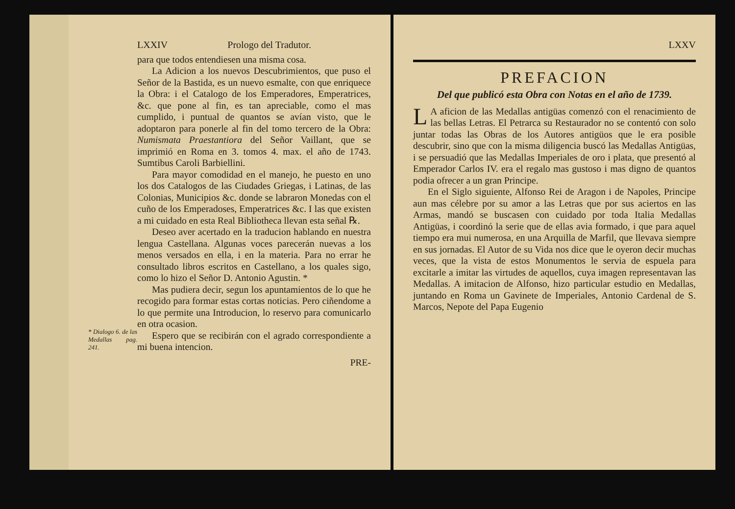* Dialogo 6. de las Medallas pag. 241.
LXXIV Prologo del Tradutor.
para que todos entendiesen una misma cosa.
La Adicion a los nuevos Descubrimientos, que puso el Señor de la Bastida, es un nuevo esmalte, con que enriquece la Obra: i el Catalogo de los Emperadores, Emperatrices, &c. que pone al fin, es tan apreciable, como el mas cumplido, i puntual de quantos se avían visto, que le adoptaron para ponerle al fin del tomo tercero de la Obra: Numismata Praestantiora del Señor Vaillant, que se imprimió en Roma en 3. tomos 4. max. el año de 1743. Sumtibus Caroli Barbiellini.
Para mayor comodidad en el manejo, he puesto en uno los dos Catalogos de las Ciudades Griegas, i Latinas, de las Colonias, Municipios &c. donde se labraron Monedas con el cuño de los Emperadoses, Emperatrices &c. I las que existen a mi cuidado en esta Real Bibliotheca llevan esta señal ℞.
Deseo aver acertado en la traducion hablando en nuestra lengua Castellana. Algunas voces parecerán nuevas a los menos versados en ella, i en la materia. Para no errar he consultado libros escritos en Castellano, a los quales sigo, como lo hizo el Señor D. Antonio Agustin. *
Mas pudiera decir, segun los apuntamientos de lo que he recogido para formar estas cortas noticias. Pero ciñendome a lo que permite una Introducion, lo reservo para comunicarlo en otra ocasion.
Espero que se recibirán con el agrado correspondiente a mi buena intencion.
PRE-
LXXV
PREFACION
Del que publicó esta Obra con Notas en el año de 1739.
LA aficion de las Medallas antigüas comenzó con el renacimiento de las bellas Letras. El Petrarca su Restaurador no se contentó con solo juntar todas las Obras de los Autores antigüos que le era posible descubrir, sino que con la misma diligencia buscó las Medallas Antigüas, i se persuadió que las Medallas Imperiales de oro i plata, que presentó al Emperador Carlos IV. era el regalo mas gustoso i mas digno de quantos podia ofrecer a un gran Principe.
En el Siglo siguiente, Alfonso Rei de Aragon i de Napoles, Principe aun mas célebre por su amor a las Letras que por sus aciertos en las Armas, mandó se buscasen con cuidado por toda Italia Medallas Antigüas, i coordinó la serie que de ellas avia formado, i que para aquel tiempo era mui numerosa, en una Arquilla de Marfil, que llevava siempre en sus jornadas. El Autor de su Vida nos dice que le oyeron decir muchas veces, que la vista de estos Monumentos le servia de espuela para excitarle a imitar las virtudes de aquellos, cuya imagen representavan las Medallas. A imitacion de Alfonso, hizo particular estudio en Medallas, juntando en Roma un Gavinete de Imperiales, Antonio Cardenal de S. Marcos, Nepote del Papa Eugenio